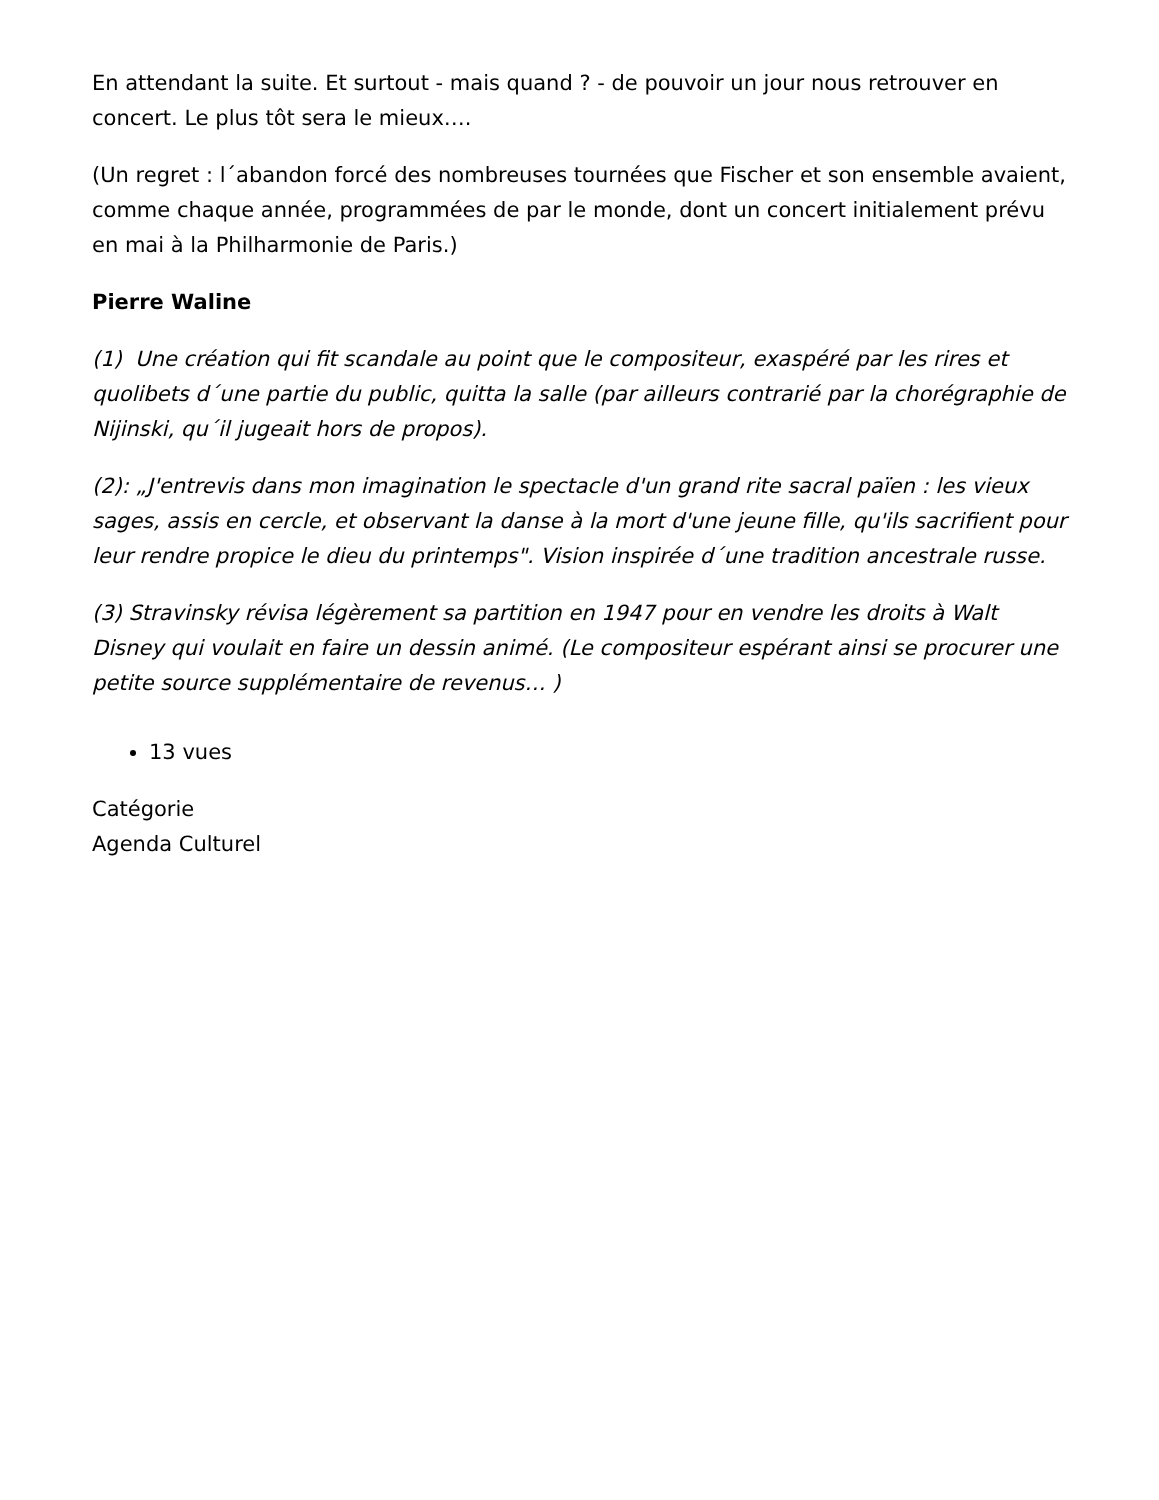En attendant la suite. Et surtout - mais quand ? - de pouvoir un jour nous retrouver en concert. Le plus tôt sera le mieux….
(Un regret : l´abandon forcé des nombreuses tournées que Fischer et son ensemble avaient, comme chaque année, programmées de par le monde, dont un concert initialement prévu en mai à la Philharmonie de Paris.)
Pierre Waline
(1) Une création qui fit scandale au point que le compositeur, exaspéré par les rires et quolibets d´une partie du public, quitta la salle (par ailleurs contrarié par la chorégraphie de Nijinski, qu´il jugeait hors de propos).
(2): „J'entrevis dans mon imagination le spectacle d'un grand rite sacral païen : les vieux sages, assis en cercle, et observant la danse à la mort d'une jeune fille, qu'ils sacrifient pour leur rendre propice le dieu du printemps". Vision inspirée d´une tradition ancestrale russe.
(3) Stravinsky révisa légèrement sa partition en 1947 pour en vendre les droits à Walt Disney qui voulait en faire un dessin animé. (Le compositeur espérant ainsi se procurer une petite source supplémentaire de revenus… )
13 vues
Catégorie
Agenda Culturel